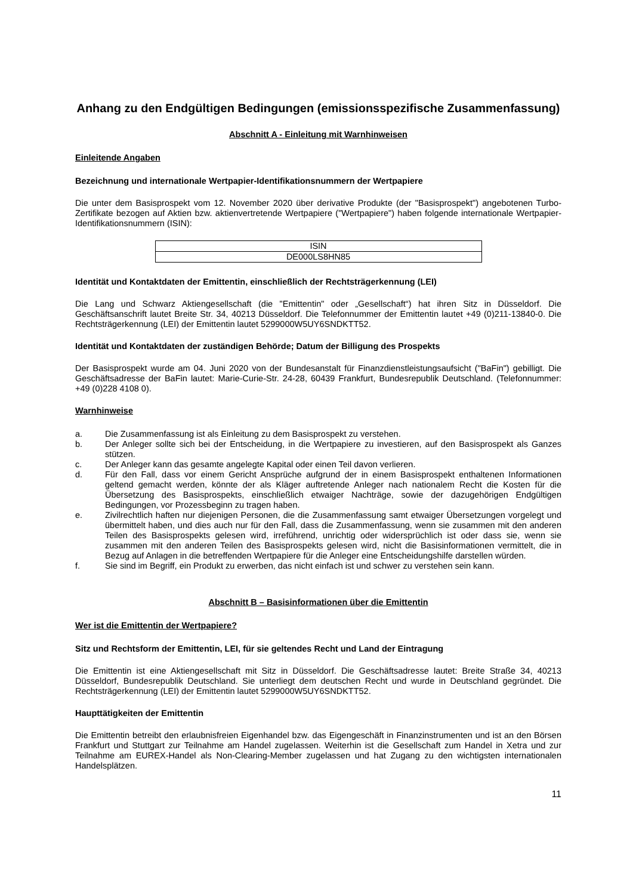Anhang zu den Endgültigen Bedingungen (emissionsspezifische Zusammenfassung)
Abschnitt A - Einleitung mit Warnhinweisen
Einleitende Angaben
Bezeichnung und internationale Wertpapier-Identifikationsnummern der Wertpapiere
Die unter dem Basisprospekt vom 12. November 2020 über derivative Produkte (der "Basisprospekt") angebotenen Turbo-Zertifikate bezogen auf Aktien bzw. aktienvertretende Wertpapiere ("Wertpapiere") haben folgende internationale Wertpapier-Identifikationsnummern (ISIN):
| ISIN |
| DE000LS8HN85 |
Identität und Kontaktdaten der Emittentin, einschließlich der Rechtsträgerkennung (LEI)
Die Lang und Schwarz Aktiengesellschaft (die "Emittentin" oder „Gesellschaft“) hat ihren Sitz in Düsseldorf. Die Geschäftsanschrift lautet Breite Str. 34, 40213 Düsseldorf. Die Telefonnummer der Emittentin lautet +49 (0)211-13840-0. Die Rechtsträgerkennung (LEI) der Emittentin lautet 5299000W5UY6SNDKTT52.
Identität und Kontaktdaten der zuständigen Behörde; Datum der Billigung des Prospekts
Der Basisprospekt wurde am 04. Juni 2020 von der Bundesanstalt für Finanzdienstleistungsaufsicht ("BaFin") gebilligt. Die Geschäftsadresse der BaFin lautet: Marie-Curie-Str. 24-28, 60439 Frankfurt, Bundesrepublik Deutschland. (Telefonnummer: +49 (0)228 4108 0).
Warnhinweise
a. Die Zusammenfassung ist als Einleitung zu dem Basisprospekt zu verstehen.
b. Der Anleger sollte sich bei der Entscheidung, in die Wertpapiere zu investieren, auf den Basisprospekt als Ganzes stützen.
c. Der Anleger kann das gesamte angelegte Kapital oder einen Teil davon verlieren.
d. Für den Fall, dass vor einem Gericht Ansprüche aufgrund der in einem Basisprospekt enthaltenen Informationen geltend gemacht werden, könnte der als Kläger auftretende Anleger nach nationalem Recht die Kosten für die Übersetzung des Basisprospekts, einschließlich etwaiger Nachträge, sowie der dazugehörigen Endgültigen Bedingungen, vor Prozessbeginn zu tragen haben.
e. Zivilrechtlich haften nur diejenigen Personen, die die Zusammenfassung samt etwaiger Übersetzungen vorgelegt und übermittelt haben, und dies auch nur für den Fall, dass die Zusammenfassung, wenn sie zusammen mit den anderen Teilen des Basisprospekts gelesen wird, irreführend, unrichtig oder widersprüchlich ist oder dass sie, wenn sie zusammen mit den anderen Teilen des Basisprospekts gelesen wird, nicht die Basisinformationen vermittelt, die in Bezug auf Anlagen in die betreffenden Wertpapiere für die Anleger eine Entscheidungshilfe darstellen würden.
f. Sie sind im Begriff, ein Produkt zu erwerben, das nicht einfach ist und schwer zu verstehen sein kann.
Abschnitt B – Basisinformationen über die Emittentin
Wer ist die Emittentin der Wertpapiere?
Sitz und Rechtsform der Emittentin, LEI, für sie geltendes Recht und Land der Eintragung
Die Emittentin ist eine Aktiengesellschaft mit Sitz in Düsseldorf. Die Geschäftsadresse lautet: Breite Straße 34, 40213 Düsseldorf, Bundesrepublik Deutschland. Sie unterliegt dem deutschen Recht und wurde in Deutschland gegründet. Die Rechtsträgerkennung (LEI) der Emittentin lautet 5299000W5UY6SNDKTT52.
Haupttätigkeiten der Emittentin
Die Emittentin betreibt den erlaubnisfreien Eigenhandel bzw. das Eigengeschäft in Finanzinstrumenten und ist an den Börsen Frankfurt und Stuttgart zur Teilnahme am Handel zugelassen. Weiterhin ist die Gesellschaft zum Handel in Xetra und zur Teilnahme am EUREX-Handel als Non-Clearing-Member zugelassen und hat Zugang zu den wichtigsten internationalen Handelsplätzen.
11